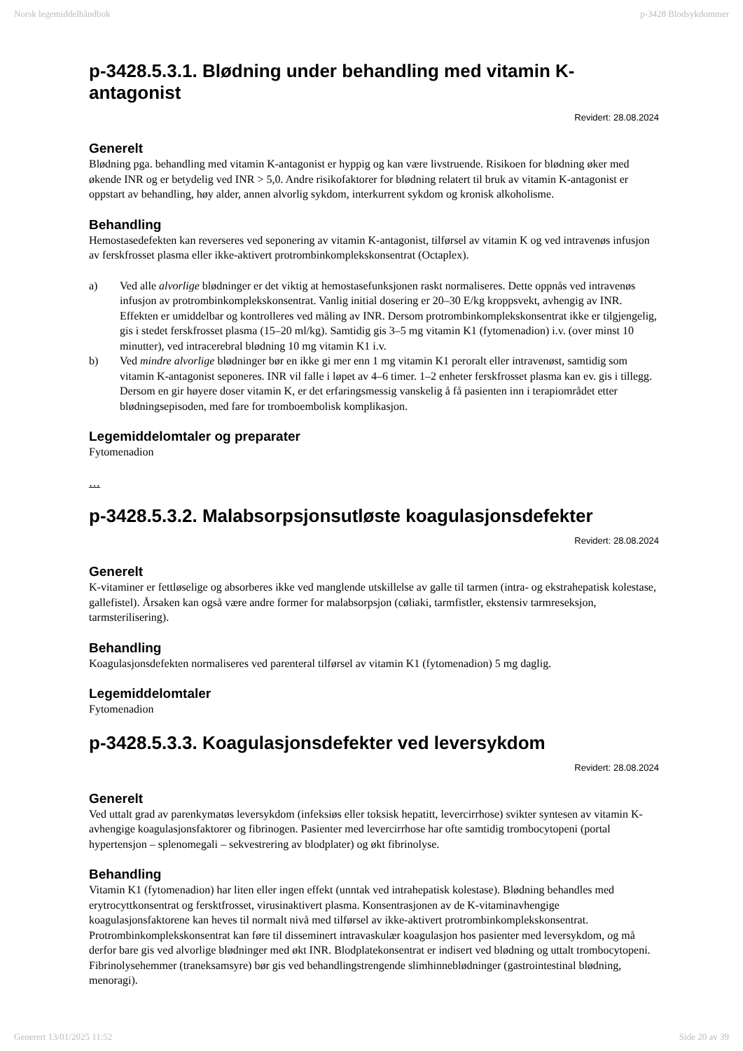Norsk legemiddelhåndbok p-3428 Blodsykdommer
p-3428.5.3.1. Blødning under behandling med vitamin K-antagonist
Revidert: 28.08.2024
Generelt
Blødning pga. behandling med vitamin K-antagonist er hyppig og kan være livstruende. Risikoen for blødning øker med økende INR og er betydelig ved INR > 5,0. Andre risikofaktorer for blødning relatert til bruk av vitamin K-antagonist er oppstart av behandling, høy alder, annen alvorlig sykdom, interkurrent sykdom og kronisk alkoholisme.
Behandling
Hemostasedefekten kan reverseres ved seponering av vitamin K-antagonist, tilførsel av vitamin K og ved intravenøs infusjon av ferskfrosset plasma eller ikke-aktivert protrombinkomplekskonsentrat (Octaplex).
a) Ved alle alvorlige blødninger er det viktig at hemostasefunksjonen raskt normaliseres. Dette oppnås ved intravenøs infusjon av protrombinkomplekskonsentrat. Vanlig initial dosering er 20–30 E/kg kroppsvekt, avhengig av INR. Effekten er umiddelbar og kontrolleres ved måling av INR. Dersom protrombinkomplekskonsentrat ikke er tilgjengelig, gis i stedet ferskfrosset plasma (15–20 ml/kg). Samtidig gis 3–5 mg vitamin K1 (fytomenadion) i.v. (over minst 10 minutter), ved intracerebral blødning 10 mg vitamin K1 i.v.
b) Ved mindre alvorlige blødninger bør en ikke gi mer enn 1 mg vitamin K1 peroralt eller intravenøst, samtidig som vitamin K-antagonist seponeres. INR vil falle i løpet av 4–6 timer. 1–2 enheter ferskfrosset plasma kan ev. gis i tillegg. Dersom en gir høyere doser vitamin K, er det erfaringsmessig vanskelig å få pasienten inn i terapiområdet etter blødningsepisoden, med fare for tromboembolisk komplikasjon.
Legemiddelomtaler og preparater
Fytomenadion
…
p-3428.5.3.2. Malabsorpsjonsutløste koagulasjonsdefekter
Revidert: 28.08.2024
Generelt
K-vitaminer er fettløselige og absorberes ikke ved manglende utskillelse av galle til tarmen (intra- og ekstrahepatisk kolestase, gallefistel). Årsaken kan også være andre former for malabsorpsjon (cøliaki, tarmfistler, ekstensiv tarmreseksjon, tarmsterilisering).
Behandling
Koagulasjonsdefekten normaliseres ved parenteral tilførsel av vitamin K1 (fytomenadion) 5 mg daglig.
Legemiddelomtaler
Fytomenadion
p-3428.5.3.3. Koagulasjonsdefekter ved leversykdom
Revidert: 28.08.2024
Generelt
Ved uttalt grad av parenkymatøs leversykdom (infeksiøs eller toksisk hepatitt, levercirrhose) svikter syntesen av vitamin K-avhengige koagulasjonsfaktorer og fibrinogen. Pasienter med levercirrhose har ofte samtidig trombocytopeni (portal hypertensjon – splenomegali – sekvestrering av blodplater) og økt fibrinolyse.
Behandling
Vitamin K1 (fytomenadion) har liten eller ingen effekt (unntak ved intrahepatisk kolestase). Blødning behandles med erytrocyttkonsentrat og fersktfrosset, virusinaktivert plasma. Konsentrasjonen av de K-vitaminavhengige koagulasjonsfaktorene kan heves til normalt nivå med tilførsel av ikke-aktivert protrombinkomplekskonsentrat. Protrombinkomplekskonsentrat kan føre til disseminert intravaskulær koagulasjon hos pasienter med leversykdom, og må derfor bare gis ved alvorlige blødninger med økt INR. Blodplatekonsentrat er indisert ved blødning og uttalt trombocytopeni. Fibrinolysehemmer (traneksamsyre) bør gis ved behandlingstrengende slimhinneblødninger (gastrointestinal blødning, menoragi).
Generert 13/01/2025 11:52 Side 20 av 39